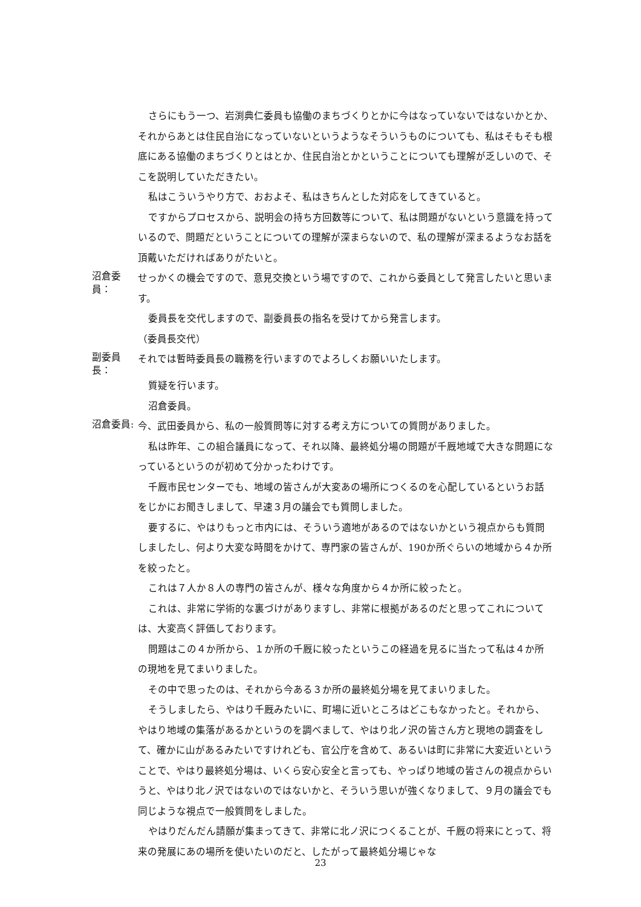さらにもう一つ、岩渕典仁委員も協働のまちづくりとかに今はなっていないではないかとか、それからあとは住民自治になっていないというようなそういうものについても、私はそもそも根底にある協働のまちづくりとはとか、住民自治とかということについても理解が乏しいので、そこを説明していただきたい。
私はこういうやり方で、おおよそ、私はきちんとした対応をしてきていると。
ですからプロセスから、説明会の持ち方回数等について、私は問題がないという意識を持っているので、問題だということについての理解が深まらないので、私の理解が深まるようなお話を頂戴いただければありがたいと。
沼倉委員：
せっかくの機会ですので、意見交換という場ですので、これから委員として発言したいと思います。
委員長を交代しますので、副委員長の指名を受けてから発言します。
（委員長交代）
副委員長：
それでは暫時委員長の職務を行いますのでよろしくお願いいたします。
質疑を行います。
沼倉委員。
沼倉委員:
今、武田委員から、私の一般質問等に対する考え方についての質問がありました。
私は昨年、この組合議員になって、それ以降、最終処分場の問題が千厩地域で大きな問題になっているというのが初めて分かったわけです。
千厩市民センターでも、地域の皆さんが大変あの場所につくるのを心配しているというお話をじかにお聞きしまして、早速３月の議会でも質問しました。
要するに、やはりもっと市内には、そういう適地があるのではないかという視点からも質問しましたし、何より大変な時間をかけて、専門家の皆さんが、190か所ぐらいの地域から４か所を絞ったと。
これは７人か８人の専門の皆さんが、様々な角度から４か所に絞ったと。
これは、非常に学術的な裏づけがありますし、非常に根拠があるのだと思ってこれについては、大変高く評価しております。
問題はこの４か所から、１か所の千厩に絞ったというこの経過を見るに当たって私は４か所の現地を見てまいりました。
その中で思ったのは、それから今ある３か所の最終処分場を見てまいりました。
そうしましたら、やはり千厩みたいに、町場に近いところはどこもなかったと。それから、やはり地域の集落があるかというのを調べまして、やはり北ノ沢の皆さん方と現地の調査をして、確かに山があるみたいですけれども、官公庁を含めて、あるいは町に非常に大変近いということで、やはり最終処分場は、いくら安心安全と言っても、やっぱり地域の皆さんの視点からいうと、やはり北ノ沢ではないのではないかと、そういう思いが強くなりまして、９月の議会でも同じような視点で一般質問をしました。
やはりだんだん請願が集まってきて、非常に北ノ沢につくることが、千厩の将来にとって、将来の発展にあの場所を使いたいのだと、したがって最終処分場じゃな
23